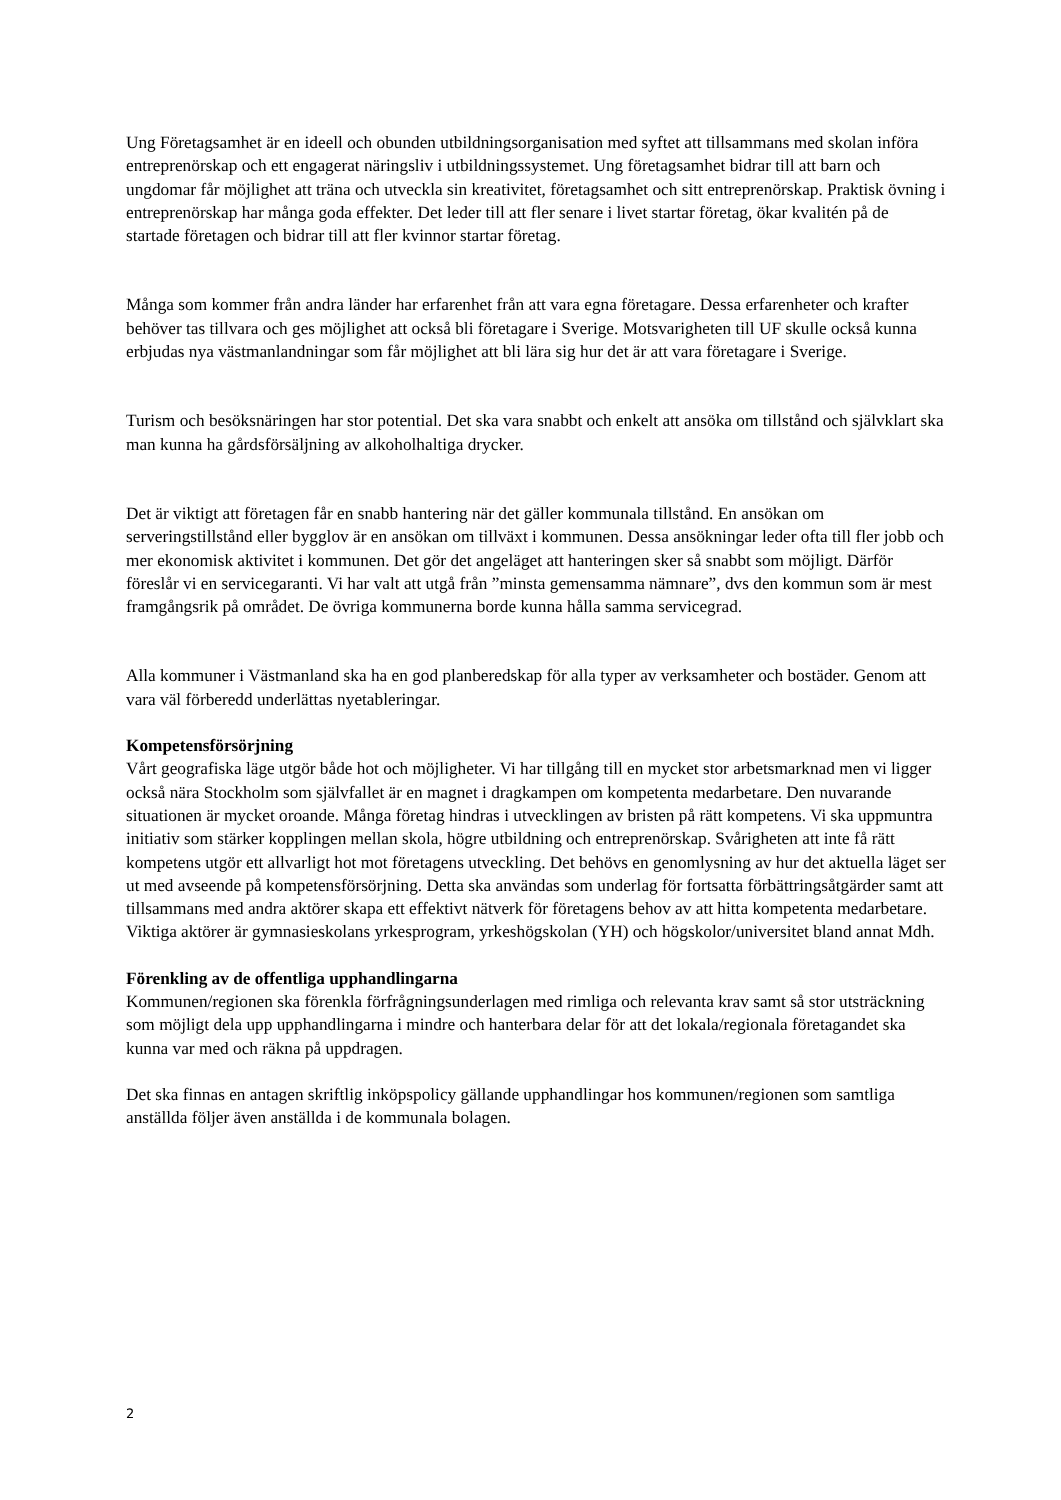Ung Företagsamhet är en ideell och obunden utbildningsorganisation med syftet att tillsammans med skolan införa entreprenörskap och ett engagerat näringsliv i utbildningssystemet. Ung företagsamhet bidrar till att barn och ungdomar får möjlighet att träna och utveckla sin kreativitet, företagsamhet och sitt entreprenörskap. Praktisk övning i entreprenörskap har många goda effekter. Det leder till att fler senare i livet startar företag, ökar kvalitén på de startade företagen och bidrar till att fler kvinnor startar företag.
Många som kommer från andra länder har erfarenhet från att vara egna företagare. Dessa erfarenheter och krafter behöver tas tillvara och ges möjlighet att också bli företagare i Sverige. Motsvarigheten till UF skulle också kunna erbjudas nya västmanlandningar som får möjlighet att bli lära sig hur det är att vara företagare i Sverige.
Turism och besöksnäringen har stor potential. Det ska vara snabbt och enkelt att ansöka om tillstånd och självklart ska man kunna ha gårdsförsäljning av alkoholhaltiga drycker.
Det är viktigt att företagen får en snabb hantering när det gäller kommunala tillstånd. En ansökan om serveringstillstånd eller bygglov är en ansökan om tillväxt i kommunen. Dessa ansökningar leder ofta till fler jobb och mer ekonomisk aktivitet i kommunen. Det gör det angeläget att hanteringen sker så snabbt som möjligt. Därför föreslår vi en servicegaranti. Vi har valt att utgå från ”minsta gemensamma nämnare”, dvs den kommun som är mest framgångsrik på området. De övriga kommunerna borde kunna hålla samma servicegrad.
Alla kommuner i Västmanland ska ha en god planberedskap för alla typer av verksamheter och bostäder. Genom att vara väl förberedd underlättas nyetableringar.
Kompetensförsörjning
Vårt geografiska läge utgör både hot och möjligheter. Vi har tillgång till en mycket stor arbetsmarknad men vi ligger också nära Stockholm som självfallet är en magnet i dragkampen om kompetenta medarbetare. Den nuvarande situationen är mycket oroande. Många företag hindras i utvecklingen av bristen på rätt kompetens. Vi ska uppmuntra initiativ som stärker kopplingen mellan skola, högre utbildning och entreprenörskap. Svårigheten att inte få rätt kompetens utgör ett allvarligt hot mot företagens utveckling. Det behövs en genomlysning av hur det aktuella läget ser ut med avseende på kompetensförsörjning. Detta ska användas som underlag för fortsatta förbättringsåtgärder samt att tillsammans med andra aktörer skapa ett effektivt nätverk för företagens behov av att hitta kompetenta medarbetare. Viktiga aktörer är gymnasieskolans yrkesprogram, yrkeshögskolan (YH) och högskolor/universitet bland annat Mdh.
Förenkling av de offentliga upphandlingarna
Kommunen/regionen ska förenkla förfrågningsunderlagen med rimliga och relevanta krav samt så stor utsträckning som möjligt dela upp upphandlingarna i mindre och hanterbara delar för att det lokala/regionala företagandet ska kunna var med och räkna på uppdragen.
Det ska finnas en antagen skriftlig inköpspolicy gällande upphandlingar hos kommunen/regionen som samtliga anställda följer även anställda i de kommunala bolagen.
2